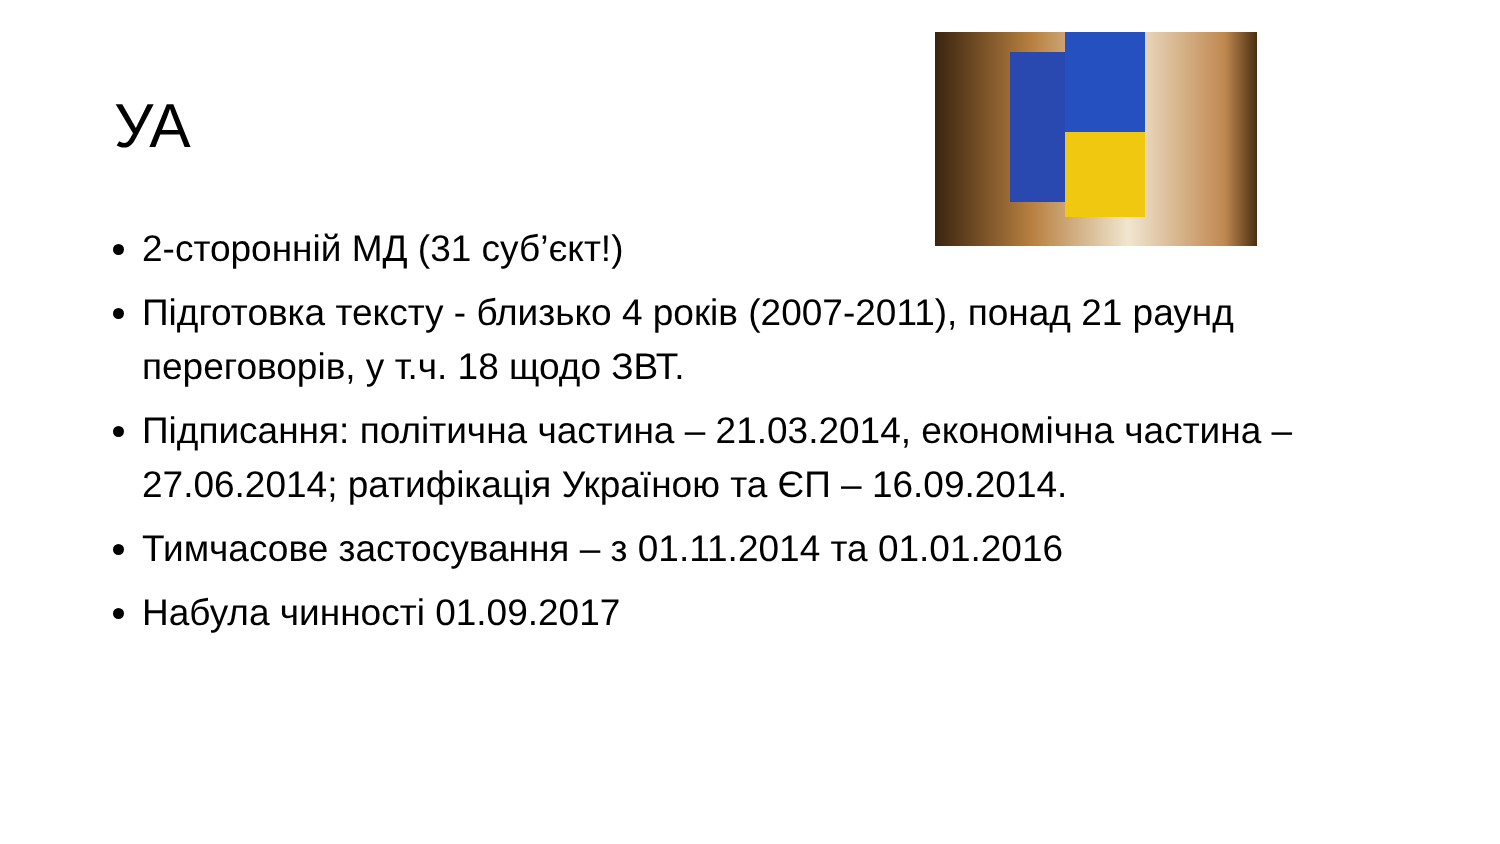УА
2-сторонній МД (31 суб’єкт!)
Підготовка тексту - близько 4 років (2007-2011), понад 21 раунд переговорів, у т.ч. 18 щодо ЗВТ.
Підписання: політична частина – 21.03.2014, економічна частина – 27.06.2014; ратифікація Україною та ЄП – 16.09.2014.
Тимчасове застосування – з 01.11.2014 та 01.01.2016
Набула чинності 01.09.2017